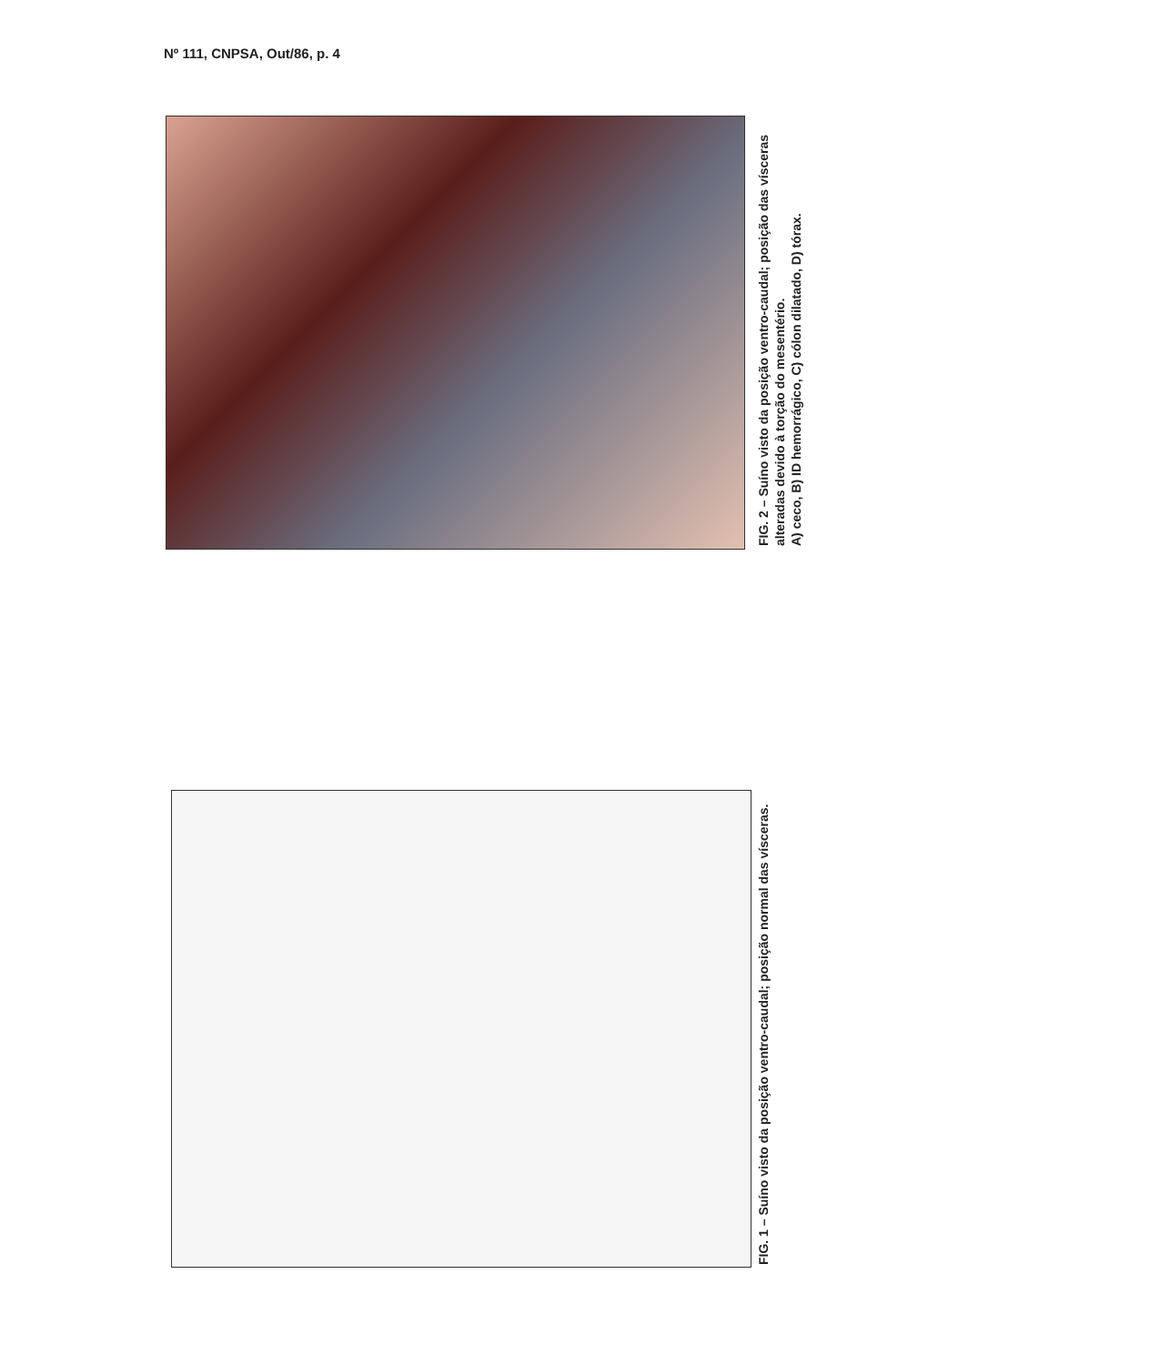Nº 111, CNPSA, Out/86, p. 4
FIG. 2 – Suíno visto da posição ventro-caudal; posição das vísceras alteradas devido à torção do mesentério.
A) ceco, B) ID hemorrágico, C) cólon dilatado, D) tórax.
FIG. 1 – Suíno visto da posição ventro-caudal; posição normal das vísceras.